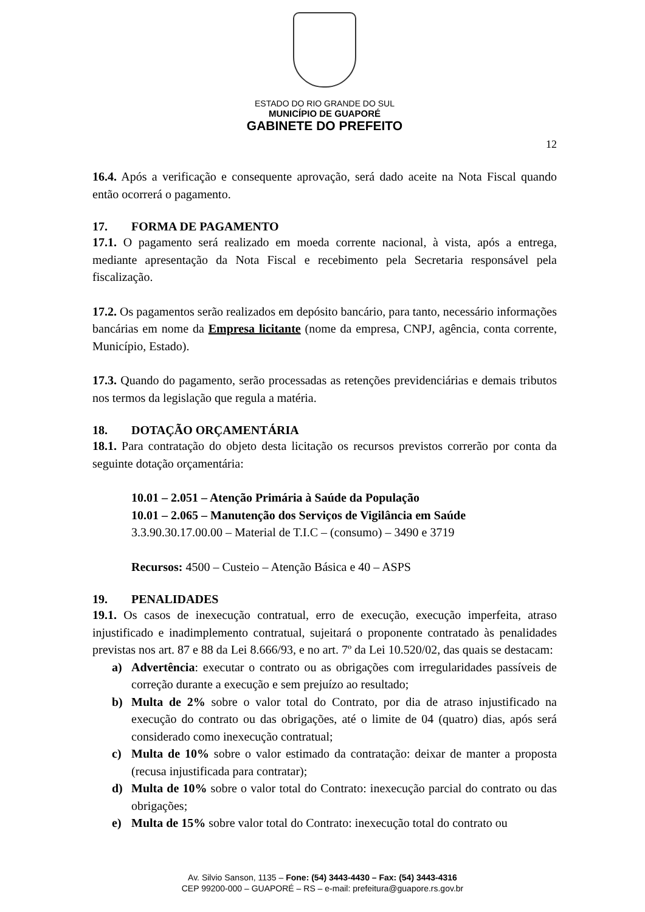ESTADO DO RIO GRANDE DO SUL
MUNICÍPIO DE GUAPORÉ
GABINETE DO PREFEITO
12
16.4. Após a verificação e consequente aprovação, será dado aceite na Nota Fiscal quando então ocorrerá o pagamento.
17. FORMA DE PAGAMENTO
17.1. O pagamento será realizado em moeda corrente nacional, à vista, após a entrega, mediante apresentação da Nota Fiscal e recebimento pela Secretaria responsável pela fiscalização.
17.2. Os pagamentos serão realizados em depósito bancário, para tanto, necessário informações bancárias em nome da Empresa licitante (nome da empresa, CNPJ, agência, conta corrente, Município, Estado).
17.3. Quando do pagamento, serão processadas as retenções previdenciárias e demais tributos nos termos da legislação que regula a matéria.
18. DOTAÇÃO ORÇAMENTÁRIA
18.1. Para contratação do objeto desta licitação os recursos previstos correrão por conta da seguinte dotação orçamentária:
10.01 – 2.051 – Atenção Primária à Saúde da População
10.01 – 2.065 – Manutenção dos Serviços de Vigilância em Saúde
3.3.90.30.17.00.00 – Material de T.I.C – (consumo) – 3490 e 3719
Recursos: 4500 – Custeio – Atenção Básica e 40 – ASPS
19. PENALIDADES
19.1. Os casos de inexecução contratual, erro de execução, execução imperfeita, atraso injustificado e inadimplemento contratual, sujeitará o proponente contratado às penalidades previstas nos art. 87 e 88 da Lei 8.666/93, e no art. 7º da Lei 10.520/02, das quais se destacam:
a) Advertência: executar o contrato ou as obrigações com irregularidades passíveis de correção durante a execução e sem prejuízo ao resultado;
b) Multa de 2% sobre o valor total do Contrato, por dia de atraso injustificado na execução do contrato ou das obrigações, até o limite de 04 (quatro) dias, após será considerado como inexecução contratual;
c) Multa de 10% sobre o valor estimado da contratação: deixar de manter a proposta (recusa injustificada para contratar);
d) Multa de 10% sobre o valor total do Contrato: inexecução parcial do contrato ou das obrigações;
e) Multa de 15% sobre valor total do Contrato: inexecução total do contrato ou
Av. Silvio Sanson, 1135 – Fone: (54) 3443-4430 – Fax: (54) 3443-4316
CEP 99200-000 – GUAPORÉ – RS – e-mail: prefeitura@guapore.rs.gov.br